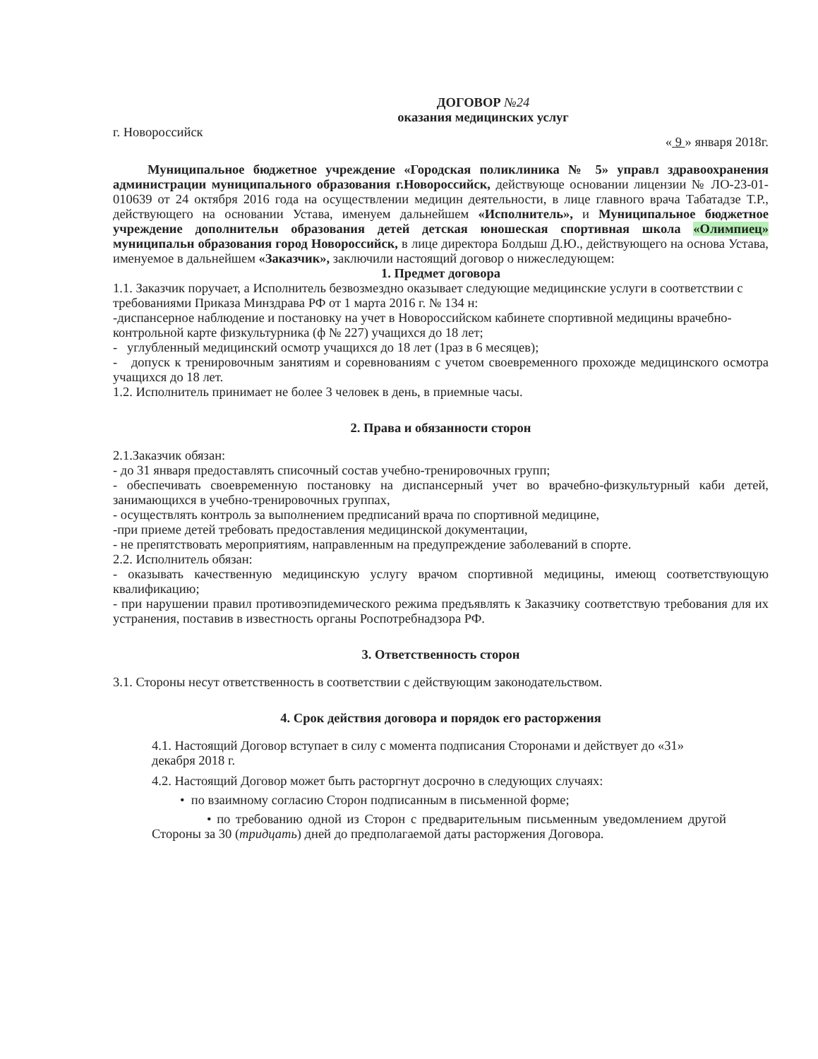ДОГОВОР №24
оказания медицинских услуг
г. Новороссийск « 9 » января 2018г.
Муниципальное бюджетное учреждение «Городская поликлиника № 5» управл здравоохранения администрации муниципального образования г.Новороссийск, действующе основании лицензии № ЛО-23-01-010639 от 24 октября 2016 года на осуществлении медицин деятельности, в лице главного врача Табатадзе Т.Р., действующего на основании Устава, именуем дальнейшем «Исполнитель», и Муниципальное бюджетное учреждение дополнительн образования детей детская юношеская спортивная школа «Олимпиец» муниципальн образования город Новороссийск, в лице директора Болдыш Д.Ю., действующего на основа Устава, именуемое в дальнейшем «Заказчик», заключили настоящий договор о нижеследующем:
1. Предмет договора
1.1. Заказчик поручает, а Исполнитель безвозмездно оказывает следующие медицинские услуги в соответствии с требованиями Приказа Минздрава РФ от 1 марта 2016 г. № 134 н:
-диспансерное наблюдение и постановку на учет в Новороссийском кабинете спортивной медицины врачебно-контрольной карте физкультурника (ф № 227) учащихся до 18 лет;
- углубленный медицинский осмотр учащихся до 18 лет (1раз в 6 месяцев);
- допуск к тренировочным занятиям и соревнованиям с учетом своевременного прохожде медицинского осмотра учащихся до 18 лет.
1.2. Исполнитель принимает не более 3 человек в день, в приемные часы.
2. Права и обязанности сторон
2.1.Заказчик обязан:
- до 31 января предоставлять списочный состав учебно-тренировочных групп;
- обеспечивать своевременную постановку на диспансерный учет во врачебно-физкультурный каби детей, занимающихся в учебно-тренировочных группах,
- осуществлять контроль за выполнением предписаний врача по спортивной медицине,
-при приеме детей требовать предоставления медицинской документации,
- не препятствовать мероприятиям, направленным на предупреждение заболеваний в спорте.
2.2. Исполнитель обязан:
- оказывать качественную медицинскую услугу врачом спортивной медицины, имеющ соответствующую квалификацию;
- при нарушении правил противоэпидемического режима предъявлять к Заказчику соответствую требования для их устранения, поставив в известность органы Роспотребнадзора РФ.
3. Ответственность сторон
3.1. Стороны несут ответственность в соответствии с действующим законодательством.
4. Срок действия договора и порядок его расторжения
4.1. Настоящий Договор вступает в силу с момента подписания Сторонами и действует до «31» декабря 2018 г.
4.2. Настоящий Договор может быть расторгнут досрочно в следующих случаях:
• по взаимному согласию Сторон подписанным в письменной форме;
• по требованию одной из Сторон с предварительным письменным уведомлением другой Стороны за 30 (тридцать) дней до предполагаемой даты расторжения Договора.